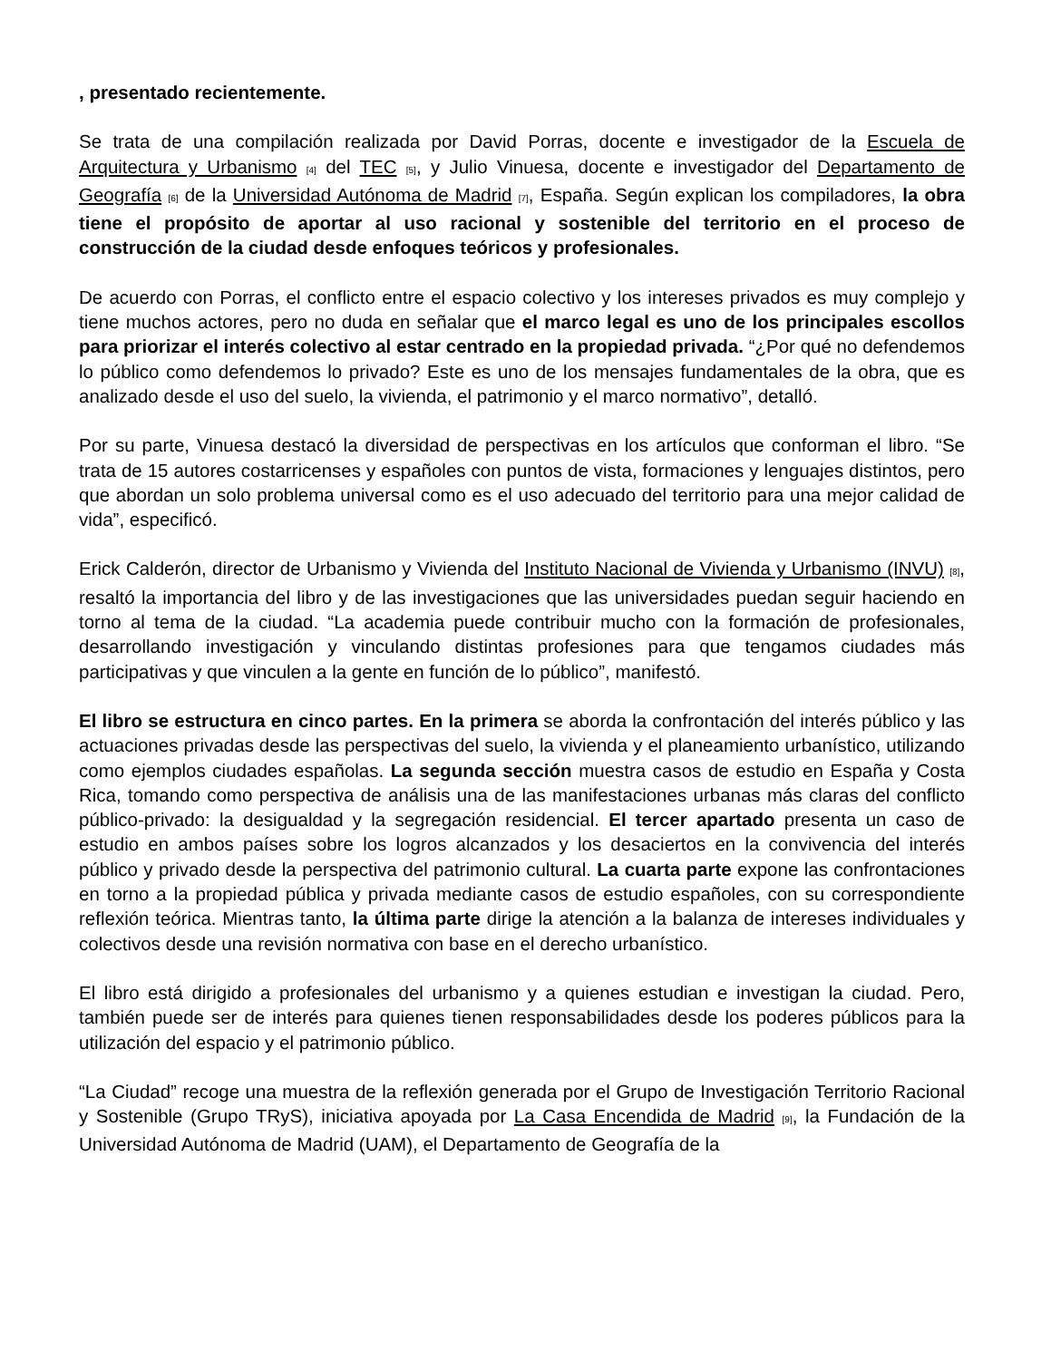, presentado recientemente.
Se trata de una compilación realizada por David Porras, docente e investigador de la Escuela de Arquitectura y Urbanismo [4] del TEC [5], y Julio Vinuesa, docente e investigador del Departamento de Geografía [6] de la Universidad Autónoma de Madrid [7], España. Según explican los compiladores, la obra tiene el propósito de aportar al uso racional y sostenible del territorio en el proceso de construcción de la ciudad desde enfoques teóricos y profesionales.
De acuerdo con Porras, el conflicto entre el espacio colectivo y los intereses privados es muy complejo y tiene muchos actores, pero no duda en señalar que el marco legal es uno de los principales escollos para priorizar el interés colectivo al estar centrado en la propiedad privada. “¿Por qué no defendemos lo público como defendemos lo privado? Este es uno de los mensajes fundamentales de la obra, que es analizado desde el uso del suelo, la vivienda, el patrimonio y el marco normativo”, detalló.
Por su parte, Vinuesa destacó la diversidad de perspectivas en los artículos que conforman el libro. “Se trata de 15 autores costarricenses y españoles con puntos de vista, formaciones y lenguajes distintos, pero que abordan un solo problema universal como es el uso adecuado del territorio para una mejor calidad de vida”, especificó.
Erick Calderón, director de Urbanismo y Vivienda del Instituto Nacional de Vivienda y Urbanismo (INVU) [8], resaltó la importancia del libro y de las investigaciones que las universidades puedan seguir haciendo en torno al tema de la ciudad. “La academia puede contribuir mucho con la formación de profesionales, desarrollando investigación y vinculando distintas profesiones para que tengamos ciudades más participativas y que vinculen a la gente en función de lo público”, manifestó.
El libro se estructura en cinco partes. En la primera se aborda la confrontación del interés público y las actuaciones privadas desde las perspectivas del suelo, la vivienda y el planeamiento urbanístico, utilizando como ejemplos ciudades españolas. La segunda sección muestra casos de estudio en España y Costa Rica, tomando como perspectiva de análisis una de las manifestaciones urbanas más claras del conflicto público-privado: la desigualdad y la segregación residencial. El tercer apartado presenta un caso de estudio en ambos países sobre los logros alcanzados y los desaciertos en la convivencia del interés público y privado desde la perspectiva del patrimonio cultural. La cuarta parte expone las confrontaciones en torno a la propiedad pública y privada mediante casos de estudio españoles, con su correspondiente reflexión teórica. Mientras tanto, la última parte dirige la atención a la balanza de intereses individuales y colectivos desde una revisión normativa con base en el derecho urbanístico.
El libro está dirigido a profesionales del urbanismo y a quienes estudian e investigan la ciudad. Pero, también puede ser de interés para quienes tienen responsabilidades desde los poderes públicos para la utilización del espacio y el patrimonio público.
“La Ciudad” recoge una muestra de la reflexión generada por el Grupo de Investigación Territorio Racional y Sostenible (Grupo TRyS), iniciativa apoyada por La Casa Encendida de Madrid [9], la Fundación de la Universidad Autónoma de Madrid (UAM), el Departamento de Geografía de la